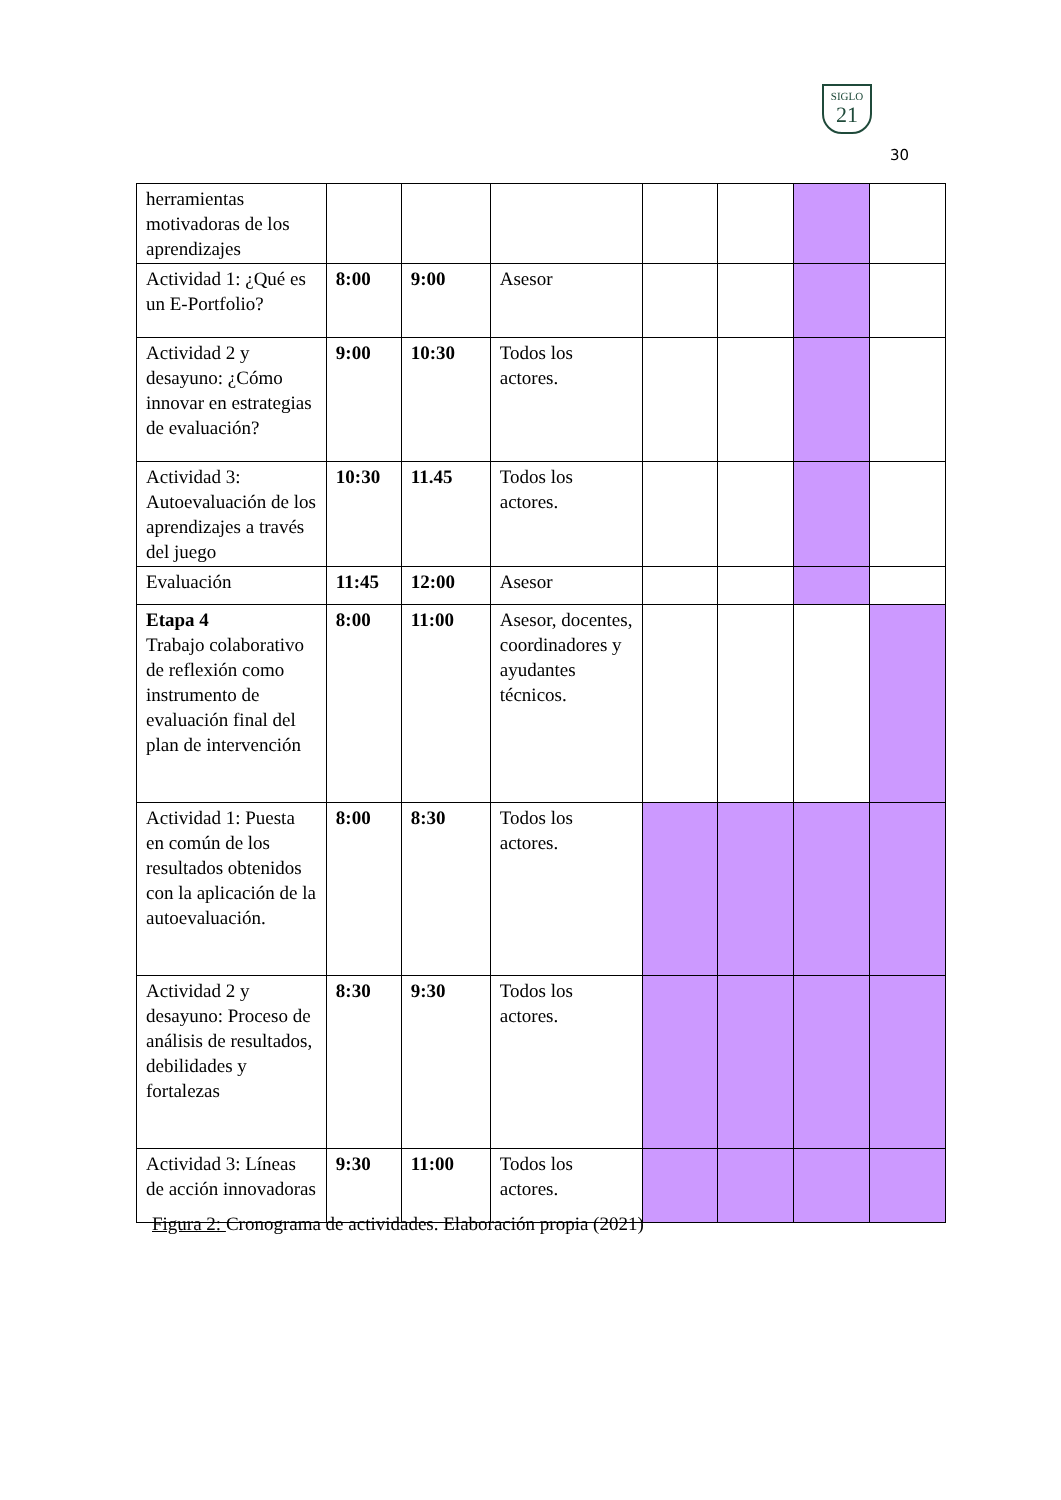SIGLO
21
30
| herramientas motivadoras de los aprendizajes | | | | | | | |
| Actividad 1: ¿Qué es un E-Portfolio? | 8:00 | 9:00 | Asesor | | | | |
| Actividad 2 y desayuno: ¿Cómo innovar en estrategias de evaluación? | 9:00 | 10:30 | Todos los actores. | | | | |
| Actividad 3: Autoevaluación de los aprendizajes a través del juego | 10:30 | 11.45 | Todos los actores. | | | | |
| Evaluación | 11:45 | 12:00 | Asesor | | | | |
| Etapa 4 Trabajo colaborativo de reflexión como instrumento de evaluación final del plan de intervención | 8:00 | 11:00 | Asesor, docentes, coordinadores y ayudantes técnicos. | | | | |
| Actividad 1: Puesta en común de los resultados obtenidos con la aplicación de la autoevaluación. | 8:00 | 8:30 | Todos los actores. | | | | |
| Actividad 2 y desayuno: Proceso de análisis de resultados, debilidades y fortalezas | 8:30 | 9:30 | Todos los actores. | | | | |
| Actividad 3: Líneas de acción innovadoras | 9:30 | 11:00 | Todos los actores. | | | | |
Figura 2: Cronograma de actividades. Elaboración propia (2021)